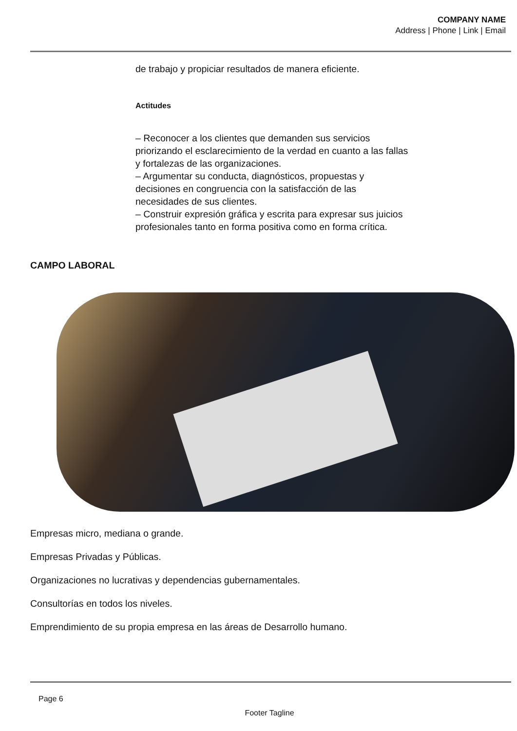COMPANY NAME
Address | Phone | Link | Email
de trabajo y propiciar resultados de manera eficiente.
Actitudes
– Reconocer a los clientes que demanden sus servicios priorizando el esclarecimiento de la verdad en cuanto a las fallas y fortalezas de las organizaciones.
– Argumentar su conducta, diagnósticos, propuestas y decisiones en congruencia con la satisfacción de las necesidades de sus clientes.
– Construir expresión gráfica y escrita para expresar sus juicios profesionales tanto en forma positiva como en forma crítica.
CAMPO LABORAL
Empresas micro, mediana o grande.
Empresas Privadas y Públicas.
Organizaciones no lucrativas y dependencias gubernamentales.
Consultorías en todos los niveles.
Emprendimiento de su propia empresa en las áreas de Desarrollo humano.
Page 6
Footer Tagline